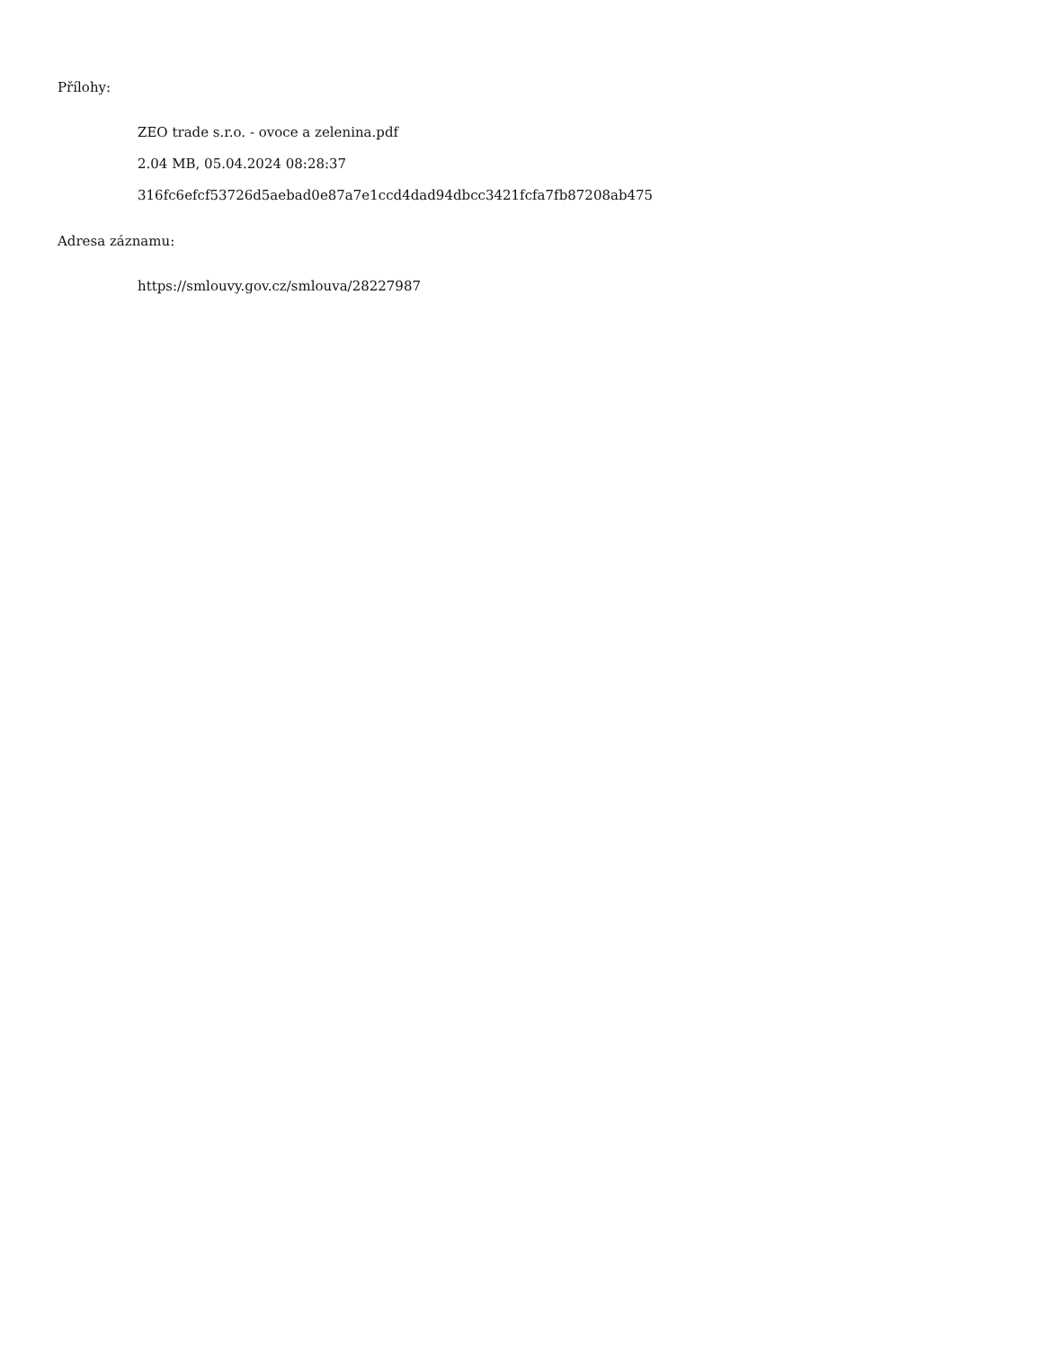Přílohy:
ZEO trade s.r.o. - ovoce a zelenina.pdf
2.04 MB, 05.04.2024 08:28:37
316fc6efcf53726d5aebad0e87a7e1ccd4dad94dbcc3421fcfa7fb87208ab475
Adresa záznamu:
https://smlouvy.gov.cz/smlouva/28227987